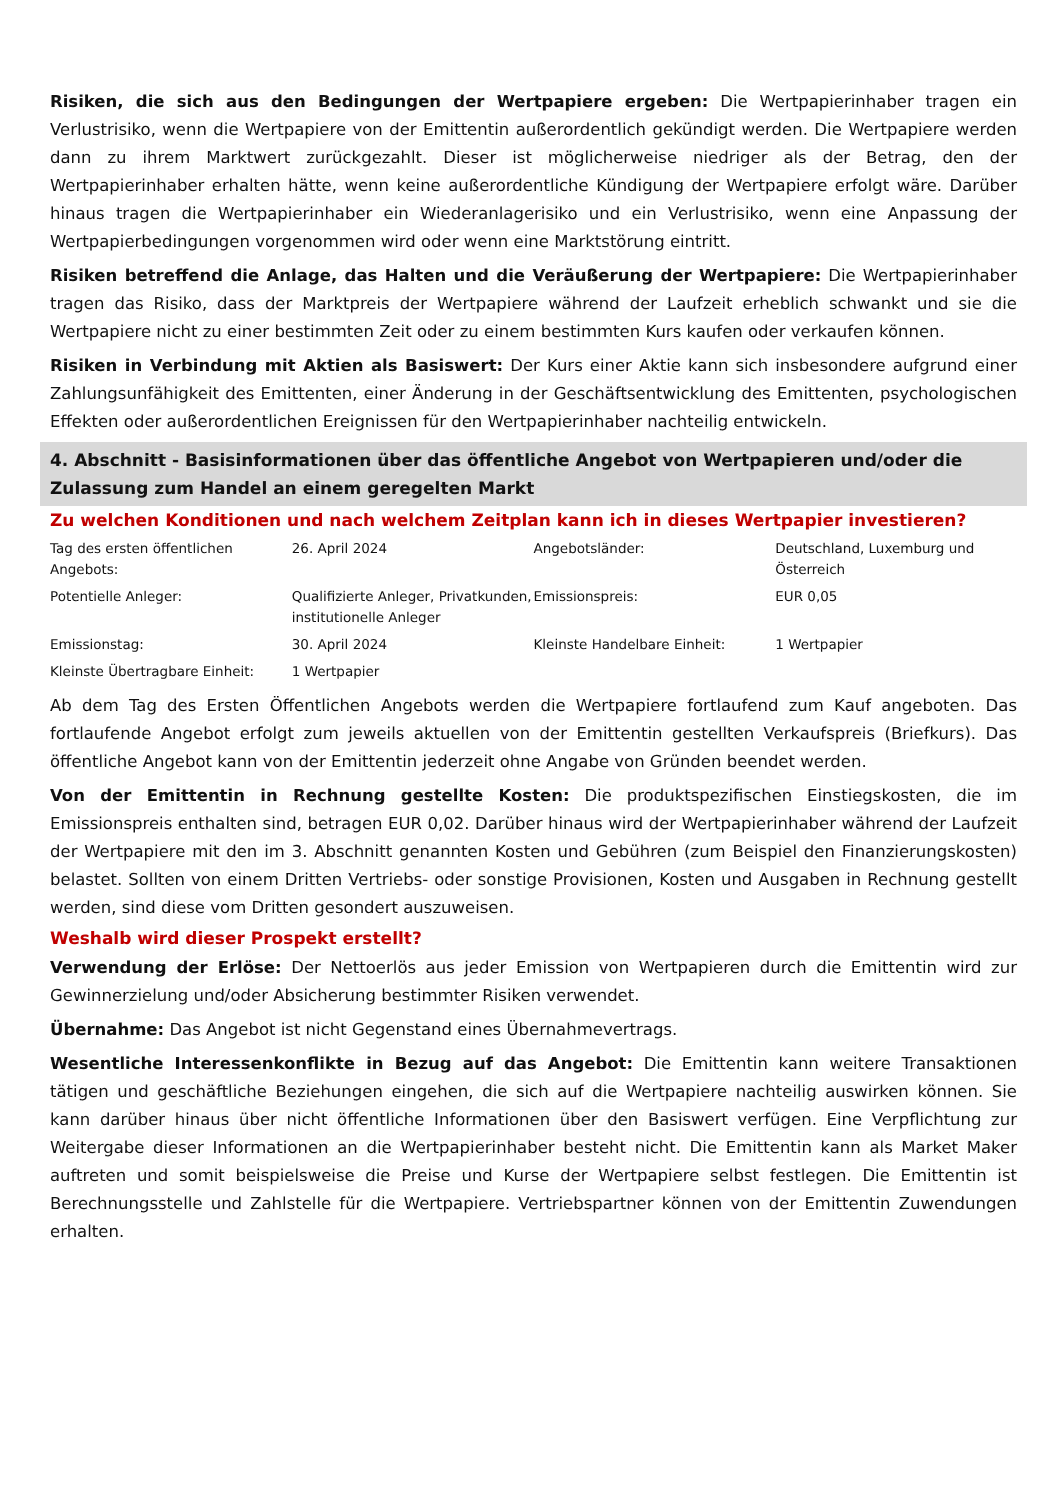Risiken, die sich aus den Bedingungen der Wertpapiere ergeben: Die Wertpapierinhaber tragen ein Verlustrisiko, wenn die Wertpapiere von der Emittentin außerordentlich gekündigt werden. Die Wertpapiere werden dann zu ihrem Marktwert zurückgezahlt. Dieser ist möglicherweise niedriger als der Betrag, den der Wertpapierinhaber erhalten hätte, wenn keine außerordentliche Kündigung der Wertpapiere erfolgt wäre. Darüber hinaus tragen die Wertpapierinhaber ein Wiederanlagerisiko und ein Verlustrisiko, wenn eine Anpassung der Wertpapierbedingungen vorgenommen wird oder wenn eine Marktstörung eintritt.
Risiken betreffend die Anlage, das Halten und die Veräußerung der Wertpapiere: Die Wertpapierinhaber tragen das Risiko, dass der Marktpreis der Wertpapiere während der Laufzeit erheblich schwankt und sie die Wertpapiere nicht zu einer bestimmten Zeit oder zu einem bestimmten Kurs kaufen oder verkaufen können.
Risiken in Verbindung mit Aktien als Basiswert: Der Kurs einer Aktie kann sich insbesondere aufgrund einer Zahlungsunfähigkeit des Emittenten, einer Änderung in der Geschäftsentwicklung des Emittenten, psychologischen Effekten oder außerordentlichen Ereignissen für den Wertpapierinhaber nachteilig entwickeln.
4. Abschnitt - Basisinformationen über das öffentliche Angebot von Wertpapieren und/oder die Zulassung zum Handel an einem geregelten Markt
Zu welchen Konditionen und nach welchem Zeitplan kann ich in dieses Wertpapier investieren?
| Tag des ersten öffentlichen Angebots: | 26. April 2024 | Angebotsländer: | Deutschland, Luxemburg und Österreich |
| Potentielle Anleger: | Qualifizierte Anleger, Privatkunden, institutionelle Anleger | Emissionspreis: | EUR 0,05 |
| Emissionstag: | 30. April 2024 | Kleinste Handelbare Einheit: | 1 Wertpapier |
| Kleinste Übertragbare Einheit: | 1 Wertpapier | | |
Ab dem Tag des Ersten Öffentlichen Angebots werden die Wertpapiere fortlaufend zum Kauf angeboten. Das fortlaufende Angebot erfolgt zum jeweils aktuellen von der Emittentin gestellten Verkaufspreis (Briefkurs). Das öffentliche Angebot kann von der Emittentin jederzeit ohne Angabe von Gründen beendet werden.
Von der Emittentin in Rechnung gestellte Kosten: Die produktspezifischen Einstiegskosten, die im Emissionspreis enthalten sind, betragen EUR 0,02. Darüber hinaus wird der Wertpapierinhaber während der Laufzeit der Wertpapiere mit den im 3. Abschnitt genannten Kosten und Gebühren (zum Beispiel den Finanzierungskosten) belastet. Sollten von einem Dritten Vertriebs- oder sonstige Provisionen, Kosten und Ausgaben in Rechnung gestellt werden, sind diese vom Dritten gesondert auszuweisen.
Weshalb wird dieser Prospekt erstellt?
Verwendung der Erlöse: Der Nettoerlös aus jeder Emission von Wertpapieren durch die Emittentin wird zur Gewinnerzielung und/oder Absicherung bestimmter Risiken verwendet.
Übernahme: Das Angebot ist nicht Gegenstand eines Übernahmevertrags.
Wesentliche Interessenkonflikte in Bezug auf das Angebot: Die Emittentin kann weitere Transaktionen tätigen und geschäftliche Beziehungen eingehen, die sich auf die Wertpapiere nachteilig auswirken können. Sie kann darüber hinaus über nicht öffentliche Informationen über den Basiswert verfügen. Eine Verpflichtung zur Weitergabe dieser Informationen an die Wertpapierinhaber besteht nicht. Die Emittentin kann als Market Maker auftreten und somit beispielsweise die Preise und Kurse der Wertpapiere selbst festlegen. Die Emittentin ist Berechnungsstelle und Zahlstelle für die Wertpapiere. Vertriebspartner können von der Emittentin Zuwendungen erhalten.